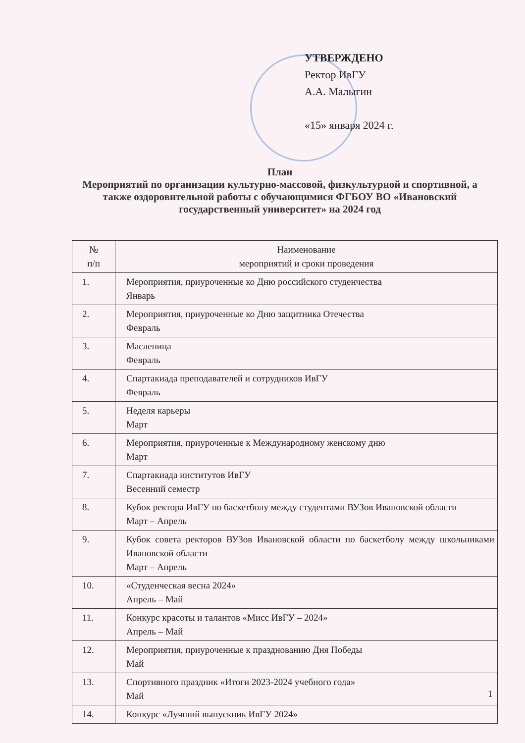УТВЕРЖДЕНО
Ректор ИвГУ
А.А. Малыгин
«15» января 2024 г.
План
Мероприятий по организации культурно-массовой, физкультурной и спортивной, а также оздоровительной работы с обучающимися ФГБОУ ВО «Ивановский государственный университет» на 2024 год
| № п/п | Наименование мероприятий и сроки проведения |
| --- | --- |
| 1. | Мероприятия, приуроченные ко Дню российского студенчества Январь |
| 2. | Мероприятия, приуроченные ко Дню защитника Отечества Февраль |
| 3. | Масленица Февраль |
| 4. | Спартакиада преподавателей и сотрудников ИвГУ Февраль |
| 5. | Неделя карьеры Март |
| 6. | Мероприятия, приуроченные к Международному женскому дню Март |
| 7. | Спартакиада институтов ИвГУ Весенний семестр |
| 8. | Кубок ректора ИвГУ по баскетболу между студентами ВУЗов Ивановской области Март – Апрель |
| 9. | Кубок совета ректоров ВУЗов Ивановской области по баскетболу между школьниками Ивановской области Март – Апрель |
| 10. | «Студенческая весна 2024» Апрель – Май |
| 11. | Конкурс красоты и талантов «Мисс ИвГУ – 2024» Апрель – Май |
| 12. | Мероприятия, приуроченные к празднованию Дня Победы Май |
| 13. | Спортивного праздник «Итоги 2023-2024 учебного года» Май |
| 14. | Конкурс «Лучший выпускник ИвГУ 2024» |
1